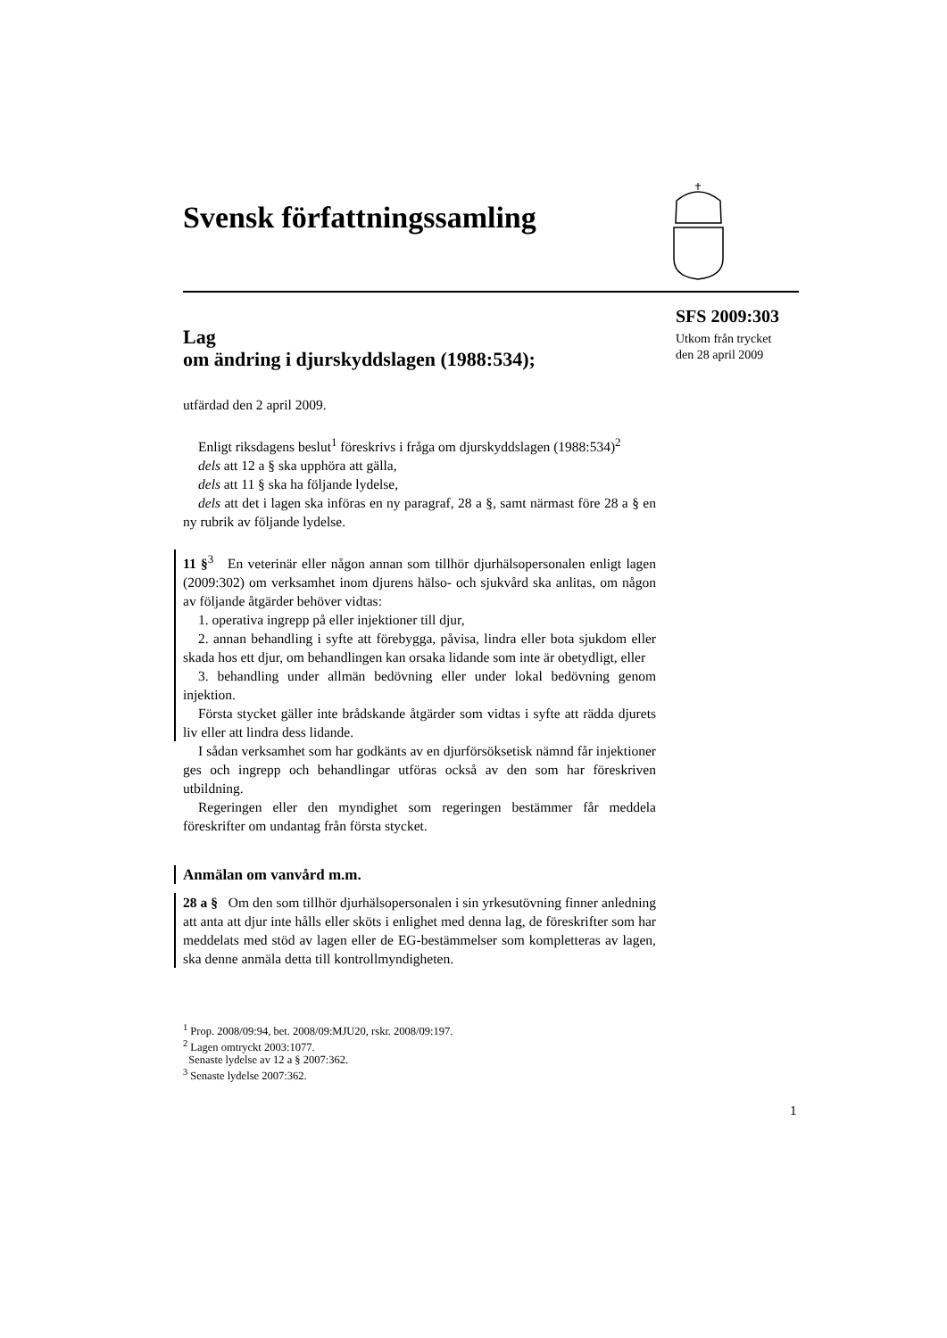Svensk författningssamling
SFS 2009:303
Utkom från trycket
den 28 april 2009
Lag
om ändring i djurskyddslagen (1988:534);
utfärdad den 2 april 2009.
Enligt riksdagens beslut<sup>1</sup> föreskrivs i fråga om djurskyddslagen (1988:534)<sup>2</sup>
dels att 12 a § ska upphöra att gälla,
dels att 11 § ska ha följande lydelse,
dels att det i lagen ska införas en ny paragraf, 28 a §, samt närmast före 28 a § en ny rubrik av följande lydelse.
11 §<sup>3</sup> En veterinär eller någon annan som tillhör djurhälsopersonalen enligt lagen (2009:302) om verksamhet inom djurens hälso- och sjukvård ska anlitas, om någon av följande åtgärder behöver vidtas:
1. operativa ingrepp på eller injektioner till djur,
2. annan behandling i syfte att förebygga, påvisa, lindra eller bota sjukdom eller skada hos ett djur, om behandlingen kan orsaka lidande som inte är obetydligt, eller
3. behandling under allmän bedövning eller under lokal bedövning genom injektion.
Första stycket gäller inte brådskande åtgärder som vidtas i syfte att rädda djurets liv eller att lindra dess lidande.
I sådan verksamhet som har godkänts av en djurförsöksetisk nämnd får injektioner ges och ingrepp och behandlingar utföras också av den som har föreskriven utbildning.
Regeringen eller den myndighet som regeringen bestämmer får meddela föreskrifter om undantag från första stycket.
Anmälan om vanvård m.m.
28 a § Om den som tillhör djurhälsopersonalen i sin yrkesutövning finner anledning att anta att djur inte hålls eller sköts i enlighet med denna lag, de föreskrifter som har meddelats med stöd av lagen eller de EG-bestämmelser som kompletteras av lagen, ska denne anmäla detta till kontrollmyndigheten.
<sup>1</sup> Prop. 2008/09:94, bet. 2008/09:MJU20, rskr. 2008/09:197.
<sup>2</sup> Lagen omtryckt 2003:1077.
Senaste lydelse av 12 a § 2007:362.
<sup>3</sup> Senaste lydelse 2007:362.
1